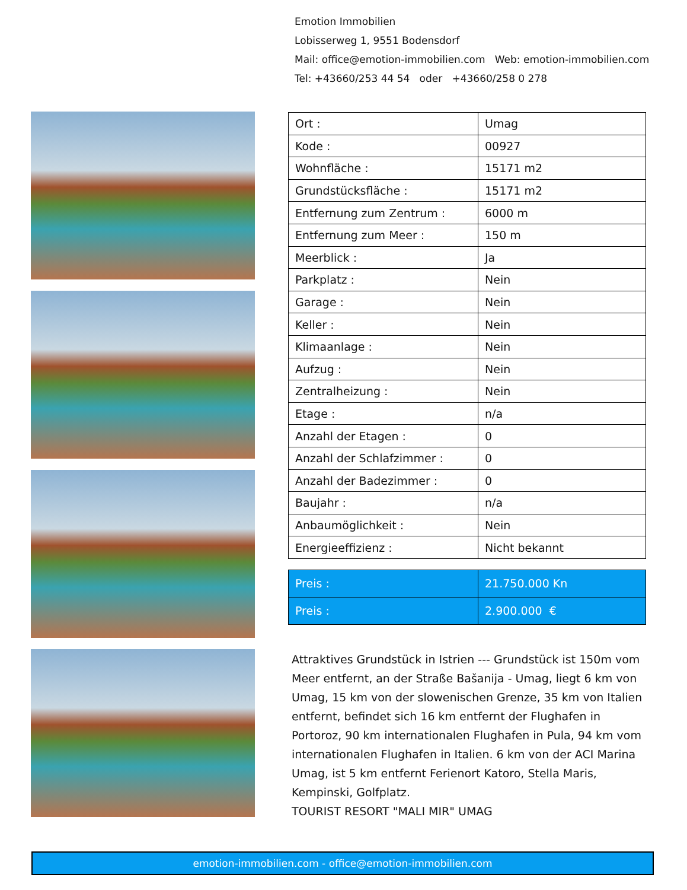Emotion Immobilien
Lobisserweg 1, 9551 Bodensdorf
Mail: office@emotion-immobilien.com Web: emotion-immobilien.com
Tel: +43660/253 44 54 oder +43660/258 0 278
| Ort : | Umag |
| Kode : | 00927 |
| Wohnfläche : | 15171 m2 |
| Grundstücksfläche : | 15171 m2 |
| Entfernung zum Zentrum : | 6000 m |
| Entfernung zum Meer : | 150 m |
| Meerblick : | Ja |
| Parkplatz : | Nein |
| Garage : | Nein |
| Keller : | Nein |
| Klimaanlage : | Nein |
| Aufzug : | Nein |
| Zentralheizung : | Nein |
| Etage : | n/a |
| Anzahl der Etagen : | 0 |
| Anzahl der Schlafzimmer : | 0 |
| Anzahl der Badezimmer : | 0 |
| Baujahr : | n/a |
| Anbaumöglichkeit : | Nein |
| Energieeffizienz : | Nicht bekannt |
| Preis : | 21.750.000 Kn |
| Preis : | 2.900.000 € |
Attraktives Grundstück in Istrien --- Grundstück ist 150m vom Meer entfernt, an der Straße Bašanija - Umag, liegt 6 km von Umag, 15 km von der slowenischen Grenze, 35 km von Italien entfernt, befindet sich 16 km entfernt der Flughafen in Portoroz, 90 km internationalen Flughafen in Pula, 94 km vom internationalen Flughafen in Italien. 6 km von der ACI Marina Umag, ist 5 km entfernt Ferienort Katoro, Stella Maris, Kempinski, Golfplatz.
TOURIST RESORT "MALI MIR" UMAG
emotion-immobilien.com - office@emotion-immobilien.com